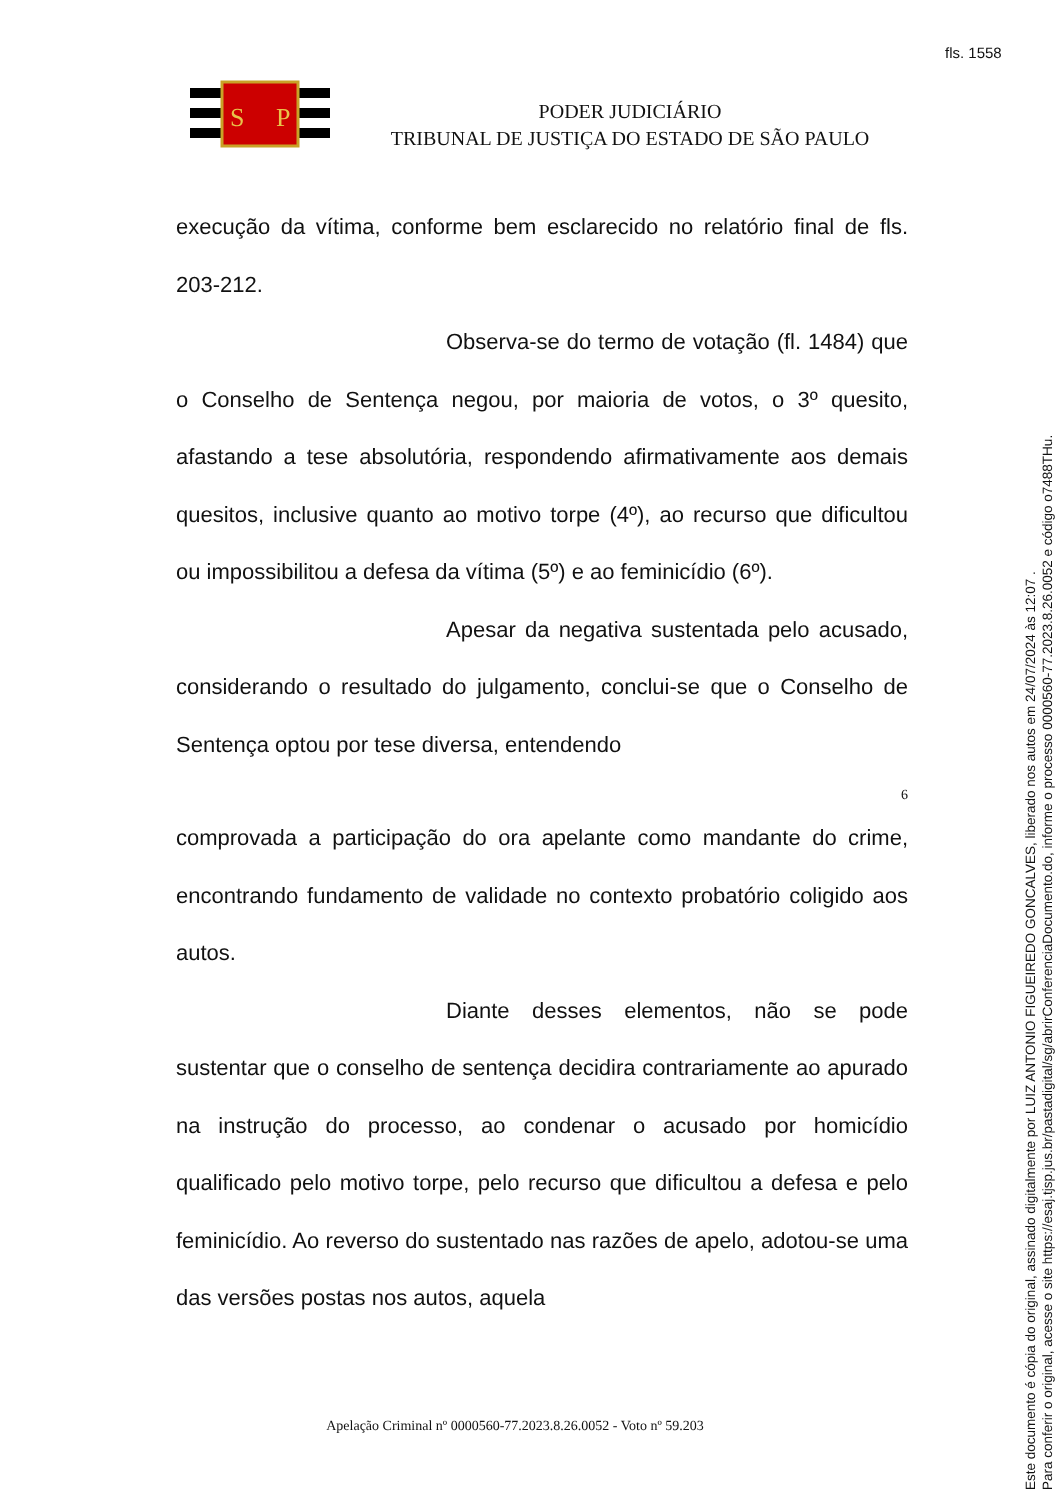fls. 1558
S
P
PODER JUDICIÁRIO
TRIBUNAL DE JUSTIÇA DO ESTADO DE SÃO PAULO
execução da vítima, conforme bem esclarecido no relatório final de fls. 203-212.
Observa-se do termo de votação (fl. 1484) que o Conselho de Sentença negou, por maioria de votos, o 3º quesito, afastando a tese absolutória, respondendo afirmativamente aos demais quesitos, inclusive quanto ao motivo torpe (4º), ao recurso que dificultou ou impossibilitou a defesa da vítima (5º) e ao feminicídio (6º).
Apesar da negativa sustentada pelo acusado, considerando o resultado do julgamento, conclui-se que o Conselho de Sentença optou por tese diversa, entendendo
6
comprovada a participação do ora apelante como mandante do crime, encontrando fundamento de validade no contexto probatório coligido aos autos.
Diante desses elementos, não se pode sustentar que o conselho de sentença decidira contrariamente ao apurado na instrução do processo, ao condenar o acusado por homicídio qualificado pelo motivo torpe, pelo recurso que dificultou a defesa e pelo feminicídio. Ao reverso do sustentado nas razões de apelo, adotou-se uma das versões postas nos autos, aquela
Apelação Criminal nº 0000560-77.2023.8.26.0052 - Voto nº 59.203
Este documento é cópia do original, assinado digitalmente por LUIZ ANTONIO FIGUEIREDO GONCALVES, liberado nos autos em 24/07/2024 às 12:07 .
Para conferir o original, acesse o site https://esaj.tjsp.jus.br/pastadigital/sg/abrirConferenciaDocumento.do, informe o processo 0000560-77.2023.8.26.0052 e código o7488THu.